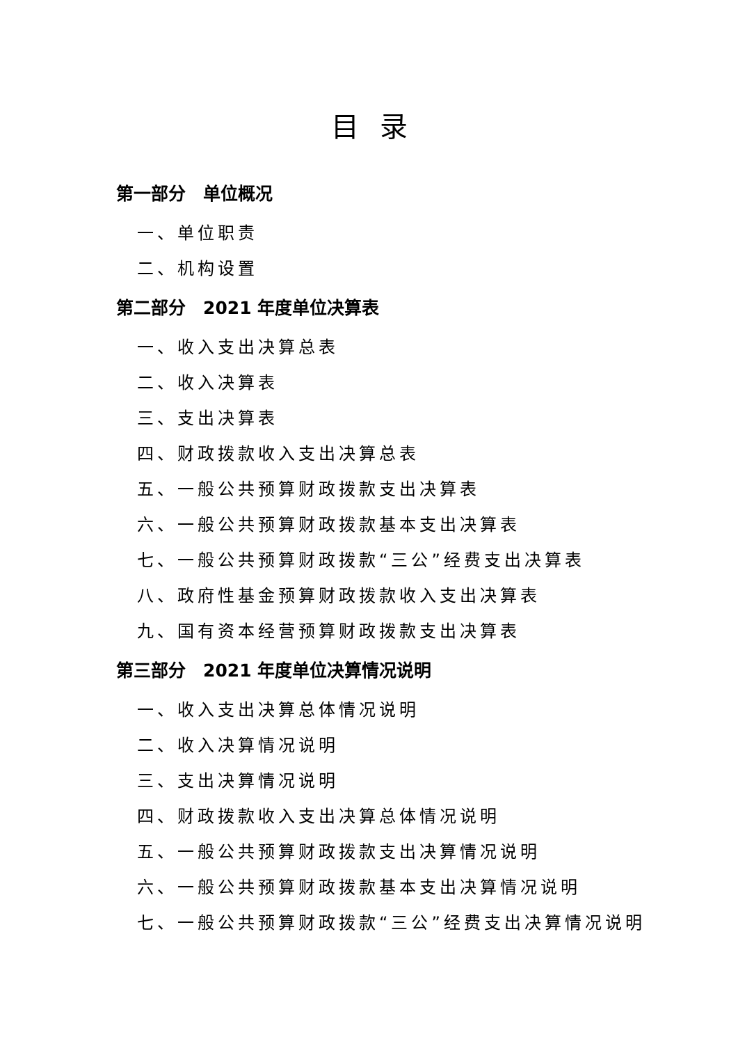目录
第一部分　单位概况
一、单位职责
二、机构设置
第二部分　2021 年度单位决算表
一、收入支出决算总表
二、收入决算表
三、支出决算表
四、财政拨款收入支出决算总表
五、一般公共预算财政拨款支出决算表
六、一般公共预算财政拨款基本支出决算表
七、一般公共预算财政拨款“三公”经费支出决算表
八、政府性基金预算财政拨款收入支出决算表
九、国有资本经营预算财政拨款支出决算表
第三部分　2021 年度单位决算情况说明
一、收入支出决算总体情况说明
二、收入决算情况说明
三、支出决算情况说明
四、财政拨款收入支出决算总体情况说明
五、一般公共预算财政拨款支出决算情况说明
六、一般公共预算财政拨款基本支出决算情况说明
七、一般公共预算财政拨款“三公”经费支出决算情况说明